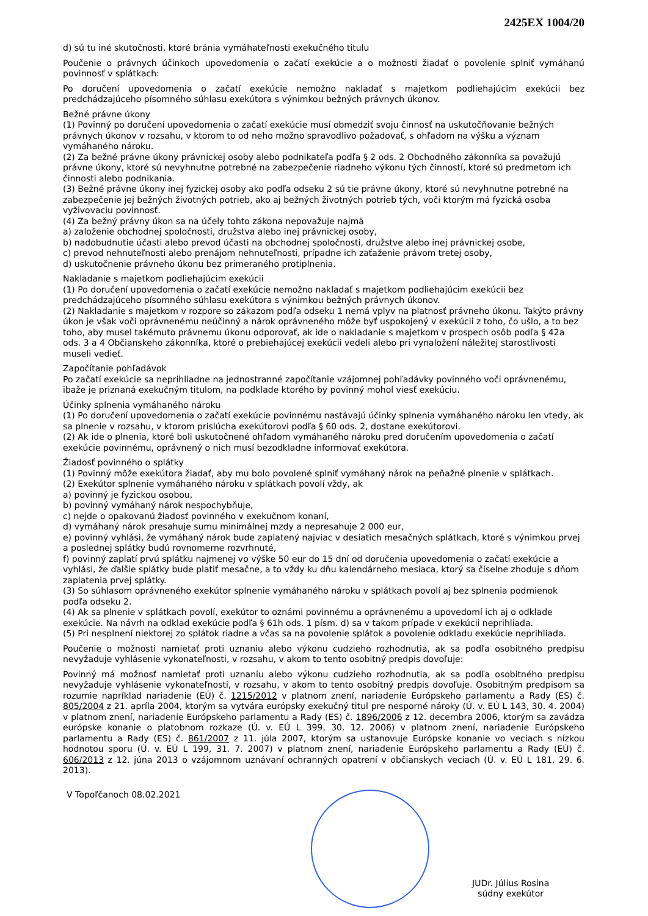2425EX 1004/20
d) sú tu iné skutočnosti, ktoré bránia vymáhateľnosti exekučného titulu
Poučenie o právnych účinkoch upovedomenia o začatí exekúcie a o možnosti žiadať o povolenie splniť vymáhanú povinnosť v splátkach:
Po doručení upovedomenia o začatí exekúcie nemožno nakladať s majetkom podliehajúcim exekúcii bez predchádzajúceho písomného súhlasu exekútora s výnimkou bežných právnych úkonov.
Bežné právne úkony
(1) Povinný po doručení upovedomenia o začatí exekúcie musí obmedziť svoju činnosť na uskutočňovanie bežných právnych úkonov v rozsahu, v ktorom to od neho možno spravodlivo požadovať, s ohľadom na výšku a význam vymáhaného nároku.
(2) Za bežné právne úkony právnickej osoby alebo podnikateľa podľa § 2 ods. 2 Obchodného zákonníka sa považujú právne úkony, ktoré sú nevyhnutne potrebné na zabezpečenie riadneho výkonu tých činností, ktoré sú predmetom ich činnosti alebo podnikania.
(3) Bežné právne úkony inej fyzickej osoby ako podľa odseku 2 sú tie právne úkony, ktoré sú nevyhnutne potrebné na zabezpečenie jej bežných životných potrieb, ako aj bežných životných potrieb tých, voči ktorým má fyzická osoba vyživovaciu povinnosť.
(4) Za bežný právny úkon sa na účely tohto zákona nepovažuje najmä
a) založenie obchodnej spoločnosti, družstva alebo inej právnickej osoby,
b) nadobudnutie účasti alebo prevod účasti na obchodnej spoločnosti, družstve alebo inej právnickej osobe,
c) prevod nehnuteľnosti alebo prenájom nehnuteľnosti, prípadne ich zaťaženie právom tretej osoby,
d) uskutočnenie právneho úkonu bez primeraného protiplnenia.
Nakladanie s majetkom podliehajúcim exekúcii
(1) Po doručení upovedomenia o začatí exekúcie nemožno nakladať s majetkom podliehajúcim exekúcii bez predchádzajúceho písomného súhlasu exekútora s výnimkou bežných právnych úkonov.
(2) Nakladanie s majetkom v rozpore so zákazom podľa odseku 1 nemá vplyv na platnosť právneho úkonu. Takýto právny úkon je však voči oprávnenému neúčinný a nárok oprávneného môže byť uspokojený v exekúcii z toho, čo ušlo, a to bez toho, aby musel takémuto právnemu úkonu odporovať, ak ide o nakladanie s majetkom v prospech osôb podľa § 42a ods. 3 a 4 Občianskeho zákonníka, ktoré o prebiehajúcej exekúcii vedeli alebo pri vynaložení náležitej starostlivosti museli vedieť.
Započítanie pohľadávok
Po začatí exekúcie sa neprihliadne na jednostranné započítanie vzájomnej pohľadávky povinného voči oprávnenému, ibaže je priznaná exekučným titulom, na podklade ktorého by povinný mohol viesť exekúciu.
Účinky splnenia vymáhaného nároku
(1) Po doručení upovedomenia o začatí exekúcie povinnému nastávajú účinky splnenia vymáhaného nároku len vtedy, ak sa plnenie v rozsahu, v ktorom prislúcha exekútorovi podľa § 60 ods. 2, dostane exekútorovi.
(2) Ak ide o plnenia, ktoré boli uskutočnené ohľadom vymáhaného nároku pred doručením upovedomenia o začatí exekúcie povinnému, oprávnený o nich musí bezodkladne informovať exekútora.
Žiadosť povinného o splátky
(1) Povinný môže exekútora žiadať, aby mu bolo povolené splniť vymáhaný nárok na peňažné plnenie v splátkach.
(2) Exekútor splnenie vymáhaného nároku v splátkach povolí vždy, ak
a) povinný je fyzickou osobou,
b) povinný vymáhaný nárok nespochybňuje,
c) nejde o opakovanú žiadosť povinného v exekučnom konaní,
d) vymáhaný nárok presahuje sumu minimálnej mzdy a nepresahuje 2 000 eur,
e) povinný vyhlási, že vymáhaný nárok bude zaplatený najviac v desiatich mesačných splátkach, ktoré s výnimkou prvej a poslednej splátky budú rovnomerne rozvrhnuté,
f) povinný zaplatí prvú splátku najmenej vo výške 50 eur do 15 dní od doručenia upovedomenia o začatí exekúcie a vyhlási, že ďalšie splátky bude platiť mesačne, a to vždy ku dňu kalendárneho mesiaca, ktorý sa číselne zhoduje s dňom zaplatenia prvej splátky.
(3) So súhlasom oprávneného exekútor splnenie vymáhaného nároku v splátkach povolí aj bez splnenia podmienok podľa odseku 2.
(4) Ak sa plnenie v splátkach povolí, exekútor to oznámi povinnému a oprávnenému a upovedomí ich aj o odklade exekúcie. Na návrh na odklad exekúcie podľa § 61h ods. 1 písm. d) sa v takom prípade v exekúcii neprihliada.
(5) Pri nesplnení niektorej zo splátok riadne a včas sa na povolenie splátok a povolenie odkladu exekúcie neprihliada.
Poučenie o možnosti namietať proti uznaniu alebo výkonu cudzieho rozhodnutia, ak sa podľa osobitného predpisu nevyžaduje vyhlásenie vykonateľnosti, v rozsahu, v akom to tento osobitný predpis dovoľuje:
Povinný má možnosť namietať proti uznaniu alebo výkonu cudzieho rozhodnutia, ak sa podľa osobitného predpisu nevyžaduje vyhlásenie vykonateľnosti, v rozsahu, v akom to tento osobitný predpis dovoľuje. Osobitným predpisom sa rozumie napríklad nariadenie (EÚ) č. 1215/2012 v platnom znení, nariadenie Európskeho parlamentu a Rady (ES) č. 805/2004 z 21. apríla 2004, ktorým sa vytvára európsky exekučný titul pre nesporné nároky (Ú. v. EÚ L 143, 30. 4. 2004) v platnom znení, nariadenie Európskeho parlamentu a Rady (ES) č. 1896/2006 z 12. decembra 2006, ktorým sa zavádza európske konanie o platobnom rozkaze (Ú. v. EÚ L 399, 30. 12. 2006) v platnom znení, nariadenie Európskeho parlamentu a Rady (ES) č. 861/2007 z 11. júla 2007, ktorým sa ustanovuje Európske konanie vo veciach s nízkou hodnotou sporu (Ú. v. EÚ L 199, 31. 7. 2007) v platnom znení, nariadenie Európskeho parlamentu a Rady (EÚ) č. 606/2013 z 12. júna 2013 o vzájomnom uznávaní ochranných opatrení v občianskych veciach (Ú. v. EÚ L 181, 29. 6. 2013).
V Topoľčanoch 08.02.2021
JUDr. Július Rosina
súdny exekútor